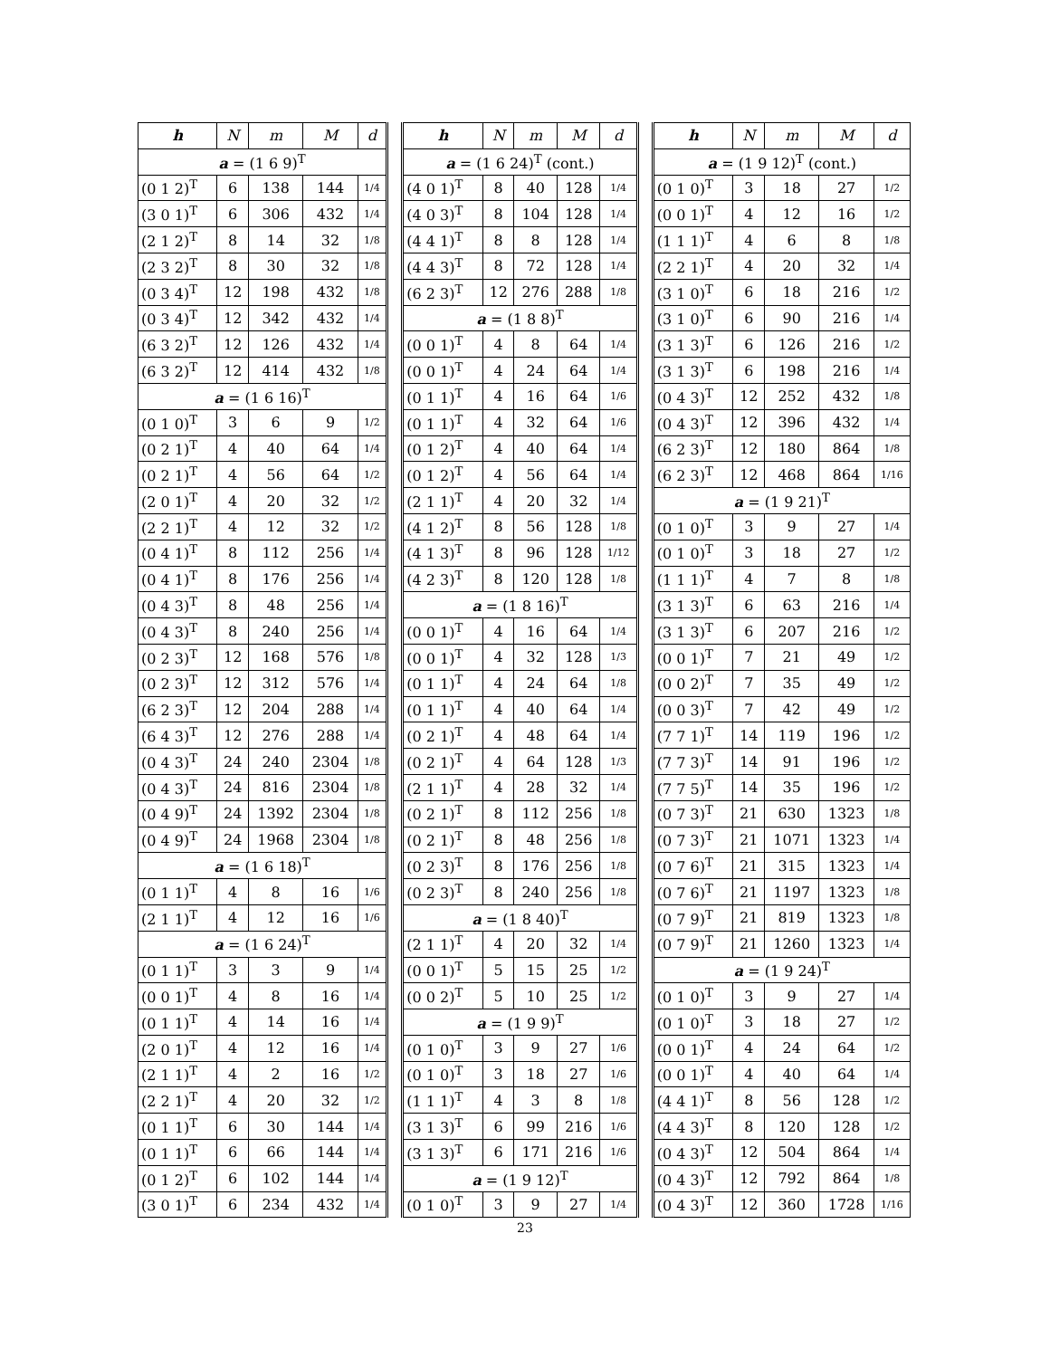| h | N | m | M | d | | h | N | m | M | d | | h | N | m | M | d |
| --- | --- | --- | --- | --- | --- | --- | --- | --- | --- | --- | --- | --- | --- | --- | --- | --- |
| a = (1 6 9)<sup>T</sup> | | | | | | a = (1 6 24)<sup>T</sup> (cont.) | | | | | | a = (1 9 12)<sup>T</sup> (cont.) | | | | |
| (0 1 2)<sup>T</sup> | 6 | 138 | 144 | 1/4 | | (4 0 1)<sup>T</sup> | 8 | 40 | 128 | 1/4 | | (0 1 0)<sup>T</sup> | 3 | 18 | 27 | 1/2 |
| (3 0 1)<sup>T</sup> | 6 | 306 | 432 | 1/4 | | (4 0 3)<sup>T</sup> | 8 | 104 | 128 | 1/4 | | (0 0 1)<sup>T</sup> | 4 | 12 | 16 | 1/2 |
| (2 1 2)<sup>T</sup> | 8 | 14 | 32 | 1/8 | | (4 4 1)<sup>T</sup> | 8 | 8 | 128 | 1/4 | | (1 1 1)<sup>T</sup> | 4 | 6 | 8 | 1/8 |
| (2 3 2)<sup>T</sup> | 8 | 30 | 32 | 1/8 | | (4 4 3)<sup>T</sup> | 8 | 72 | 128 | 1/4 | | (2 2 1)<sup>T</sup> | 4 | 20 | 32 | 1/4 |
| (0 3 4)<sup>T</sup> | 12 | 198 | 432 | 1/8 | | (6 2 3)<sup>T</sup> | 12 | 276 | 288 | 1/8 | | (3 1 0)<sup>T</sup> | 6 | 18 | 216 | 1/2 |
| (0 3 4)<sup>T</sup> | 12 | 342 | 432 | 1/4 | | a = (1 8 8)<sup>T</sup> | | | | | | (3 1 0)<sup>T</sup> | 6 | 90 | 216 | 1/4 |
| (6 3 2)<sup>T</sup> | 12 | 126 | 432 | 1/4 | | (0 0 1)<sup>T</sup> | 4 | 8 | 64 | 1/4 | | (3 1 3)<sup>T</sup> | 6 | 126 | 216 | 1/2 |
| (6 3 2)<sup>T</sup> | 12 | 414 | 432 | 1/8 | | (0 0 1)<sup>T</sup> | 4 | 24 | 64 | 1/4 | | (3 1 3)<sup>T</sup> | 6 | 198 | 216 | 1/4 |
| a = (1 6 16)<sup>T</sup> | | | | | | (0 1 1)<sup>T</sup> | 4 | 16 | 64 | 1/6 | | (0 4 3)<sup>T</sup> | 12 | 252 | 432 | 1/8 |
| (0 1 0)<sup>T</sup> | 3 | 6 | 9 | 1/2 | | (0 1 1)<sup>T</sup> | 4 | 32 | 64 | 1/6 | | (0 4 3)<sup>T</sup> | 12 | 396 | 432 | 1/4 |
| (0 2 1)<sup>T</sup> | 4 | 40 | 64 | 1/4 | | (0 1 2)<sup>T</sup> | 4 | 40 | 64 | 1/4 | | (6 2 3)<sup>T</sup> | 12 | 180 | 864 | 1/8 |
| (0 2 1)<sup>T</sup> | 4 | 56 | 64 | 1/2 | | (0 1 2)<sup>T</sup> | 4 | 56 | 64 | 1/4 | | (6 2 3)<sup>T</sup> | 12 | 468 | 864 | 1/16 |
| (2 0 1)<sup>T</sup> | 4 | 20 | 32 | 1/2 | | (2 1 1)<sup>T</sup> | 4 | 20 | 32 | 1/4 | | a = (1 9 21)<sup>T</sup> | | | | |
| (2 2 1)<sup>T</sup> | 4 | 12 | 32 | 1/2 | | (4 1 2)<sup>T</sup> | 8 | 56 | 128 | 1/8 | | (0 1 0)<sup>T</sup> | 3 | 9 | 27 | 1/4 |
| (0 4 1)<sup>T</sup> | 8 | 112 | 256 | 1/4 | | (4 1 3)<sup>T</sup> | 8 | 96 | 128 | 1/12 | | (0 1 0)<sup>T</sup> | 3 | 18 | 27 | 1/2 |
| (0 4 1)<sup>T</sup> | 8 | 176 | 256 | 1/4 | | (4 2 3)<sup>T</sup> | 8 | 120 | 128 | 1/8 | | (1 1 1)<sup>T</sup> | 4 | 7 | 8 | 1/8 |
| (0 4 3)<sup>T</sup> | 8 | 48 | 256 | 1/4 | | a = (1 8 16)<sup>T</sup> | | | | | | (3 1 3)<sup>T</sup> | 6 | 63 | 216 | 1/4 |
| (0 4 3)<sup>T</sup> | 8 | 240 | 256 | 1/4 | | (0 0 1)<sup>T</sup> | 4 | 16 | 64 | 1/4 | | (3 1 3)<sup>T</sup> | 6 | 207 | 216 | 1/2 |
| (0 2 3)<sup>T</sup> | 12 | 168 | 576 | 1/8 | | (0 0 1)<sup>T</sup> | 4 | 32 | 128 | 1/3 | | (0 0 1)<sup>T</sup> | 7 | 21 | 49 | 1/2 |
| (0 2 3)<sup>T</sup> | 12 | 312 | 576 | 1/4 | | (0 1 1)<sup>T</sup> | 4 | 24 | 64 | 1/8 | | (0 0 2)<sup>T</sup> | 7 | 35 | 49 | 1/2 |
| (6 2 3)<sup>T</sup> | 12 | 204 | 288 | 1/4 | | (0 1 1)<sup>T</sup> | 4 | 40 | 64 | 1/4 | | (0 0 3)<sup>T</sup> | 7 | 42 | 49 | 1/2 |
| (6 4 3)<sup>T</sup> | 12 | 276 | 288 | 1/4 | | (0 2 1)<sup>T</sup> | 4 | 48 | 64 | 1/4 | | (7 7 1)<sup>T</sup> | 14 | 119 | 196 | 1/2 |
| (0 4 3)<sup>T</sup> | 24 | 240 | 2304 | 1/8 | | (0 2 1)<sup>T</sup> | 4 | 64 | 128 | 1/3 | | (7 7 3)<sup>T</sup> | 14 | 91 | 196 | 1/2 |
| (0 4 3)<sup>T</sup> | 24 | 816 | 2304 | 1/8 | | (2 1 1)<sup>T</sup> | 4 | 28 | 32 | 1/4 | | (7 7 5)<sup>T</sup> | 14 | 35 | 196 | 1/2 |
| (0 4 9)<sup>T</sup> | 24 | 1392 | 2304 | 1/8 | | (0 2 1)<sup>T</sup> | 8 | 112 | 256 | 1/8 | | (0 7 3)<sup>T</sup> | 21 | 630 | 1323 | 1/8 |
| (0 4 9)<sup>T</sup> | 24 | 1968 | 2304 | 1/8 | | (0 2 1)<sup>T</sup> | 8 | 48 | 256 | 1/8 | | (0 7 3)<sup>T</sup> | 21 | 1071 | 1323 | 1/4 |
| a = (1 6 18)<sup>T</sup> | | | | | | (0 2 3)<sup>T</sup> | 8 | 176 | 256 | 1/8 | | (0 7 6)<sup>T</sup> | 21 | 315 | 1323 | 1/4 |
| (0 1 1)<sup>T</sup> | 4 | 8 | 16 | 1/6 | | (0 2 3)<sup>T</sup> | 8 | 240 | 256 | 1/8 | | (0 7 6)<sup>T</sup> | 21 | 1197 | 1323 | 1/8 |
| (2 1 1)<sup>T</sup> | 4 | 12 | 16 | 1/6 | | a = (1 8 40)<sup>T</sup> | | | | | | (0 7 9)<sup>T</sup> | 21 | 819 | 1323 | 1/8 |
| a = (1 6 24)<sup>T</sup> | | | | | | (2 1 1)<sup>T</sup> | 4 | 20 | 32 | 1/4 | | (0 7 9)<sup>T</sup> | 21 | 1260 | 1323 | 1/4 |
| (0 1 1)<sup>T</sup> | 3 | 3 | 9 | 1/4 | | (0 0 1)<sup>T</sup> | 5 | 15 | 25 | 1/2 | | a = (1 9 24)<sup>T</sup> | | | | |
| (0 0 1)<sup>T</sup> | 4 | 8 | 16 | 1/4 | | (0 0 2)<sup>T</sup> | 5 | 10 | 25 | 1/2 | | (0 1 0)<sup>T</sup> | 3 | 9 | 27 | 1/4 |
| (0 1 1)<sup>T</sup> | 4 | 14 | 16 | 1/4 | | a = (1 9 9)<sup>T</sup> | | | | | | (0 1 0)<sup>T</sup> | 3 | 18 | 27 | 1/2 |
| (2 0 1)<sup>T</sup> | 4 | 12 | 16 | 1/4 | | (0 1 0)<sup>T</sup> | 3 | 9 | 27 | 1/6 | | (0 0 1)<sup>T</sup> | 4 | 24 | 64 | 1/2 |
| (2 1 1)<sup>T</sup> | 4 | 2 | 16 | 1/2 | | (0 1 0)<sup>T</sup> | 3 | 18 | 27 | 1/6 | | (0 0 1)<sup>T</sup> | 4 | 40 | 64 | 1/4 |
| (2 2 1)<sup>T</sup> | 4 | 20 | 32 | 1/2 | | (1 1 1)<sup>T</sup> | 4 | 3 | 8 | 1/8 | | (4 4 1)<sup>T</sup> | 8 | 56 | 128 | 1/2 |
| (0 1 1)<sup>T</sup> | 6 | 30 | 144 | 1/4 | | (3 1 3)<sup>T</sup> | 6 | 99 | 216 | 1/6 | | (4 4 3)<sup>T</sup> | 8 | 120 | 128 | 1/2 |
| (0 1 1)<sup>T</sup> | 6 | 66 | 144 | 1/4 | | (3 1 3)<sup>T</sup> | 6 | 171 | 216 | 1/6 | | (0 4 3)<sup>T</sup> | 12 | 504 | 864 | 1/4 |
| (0 1 2)<sup>T</sup> | 6 | 102 | 144 | 1/4 | | a = (1 9 12)<sup>T</sup> | | | | | | (0 4 3)<sup>T</sup> | 12 | 792 | 864 | 1/8 |
| (3 0 1)<sup>T</sup> | 6 | 234 | 432 | 1/4 | | (0 1 0)<sup>T</sup> | 3 | 9 | 27 | 1/4 | | (0 4 3)<sup>T</sup> | 12 | 360 | 1728 | 1/16 |
23